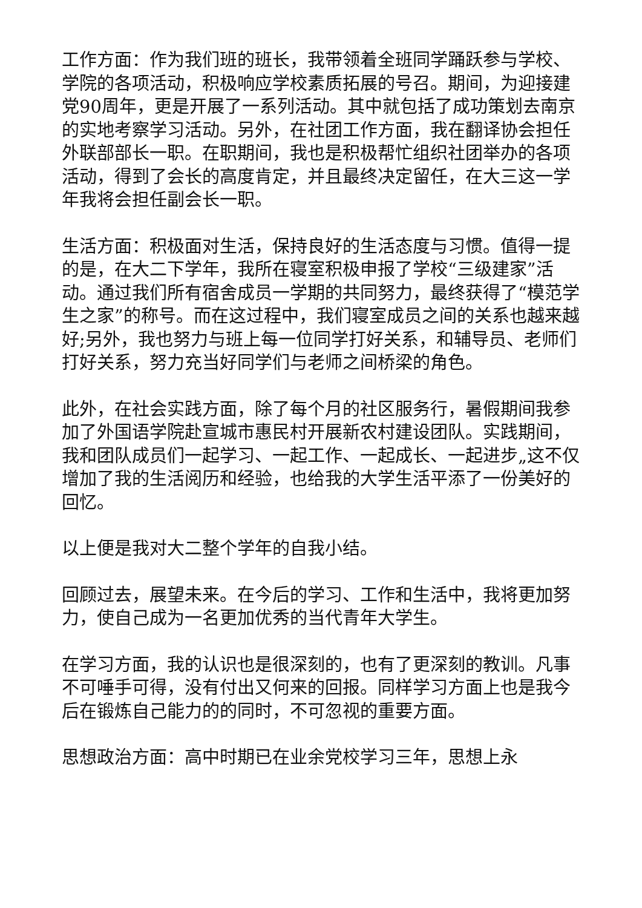工作方面：作为我们班的班长，我带领着全班同学踊跃参与学校、学院的各项活动，积极响应学校素质拓展的号召。期间，为迎接建党90周年，更是开展了一系列活动。其中就包括了成功策划去南京的实地考察学习活动。另外，在社团工作方面，我在翻译协会担任外联部部长一职。在职期间，我也是积极帮忙组织社团举办的各项活动，得到了会长的高度肯定，并且最终决定留任，在大三这一学年我将会担任副会长一职。
生活方面：积极面对生活，保持良好的生活态度与习惯。值得一提的是，在大二下学年，我所在寝室积极申报了学校“三级建家”活动。通过我们所有宿舍成员一学期的共同努力，最终获得了“模范学生之家”的称号。而在这过程中，我们寝室成员之间的关系也越来越好;另外，我也努力与班上每一位同学打好关系，和辅导员、老师们打好关系，努力充当好同学们与老师之间桥梁的角色。
此外，在社会实践方面，除了每个月的社区服务行，暑假期间我参加了外国语学院赴宣城市惠民村开展新农村建设团队。实践期间，我和团队成员们一起学习、一起工作、一起成长、一起进步„这不仅增加了我的生活阅历和经验，也给我的大学生活平添了一份美好的回忆。
以上便是我对大二整个学年的自我小结。
回顾过去，展望未来。在今后的学习、工作和生活中，我将更加努力，使自己成为一名更加优秀的当代青年大学生。
在学习方面，我的认识也是很深刻的，也有了更深刻的教训。凡事不可唾手可得，没有付出又何来的回报。同样学习方面上也是我今后在锻炼自己能力的的同时，不可忽视的重要方面。
思想政治方面：高中时期已在业余党校学习三年，思想上永